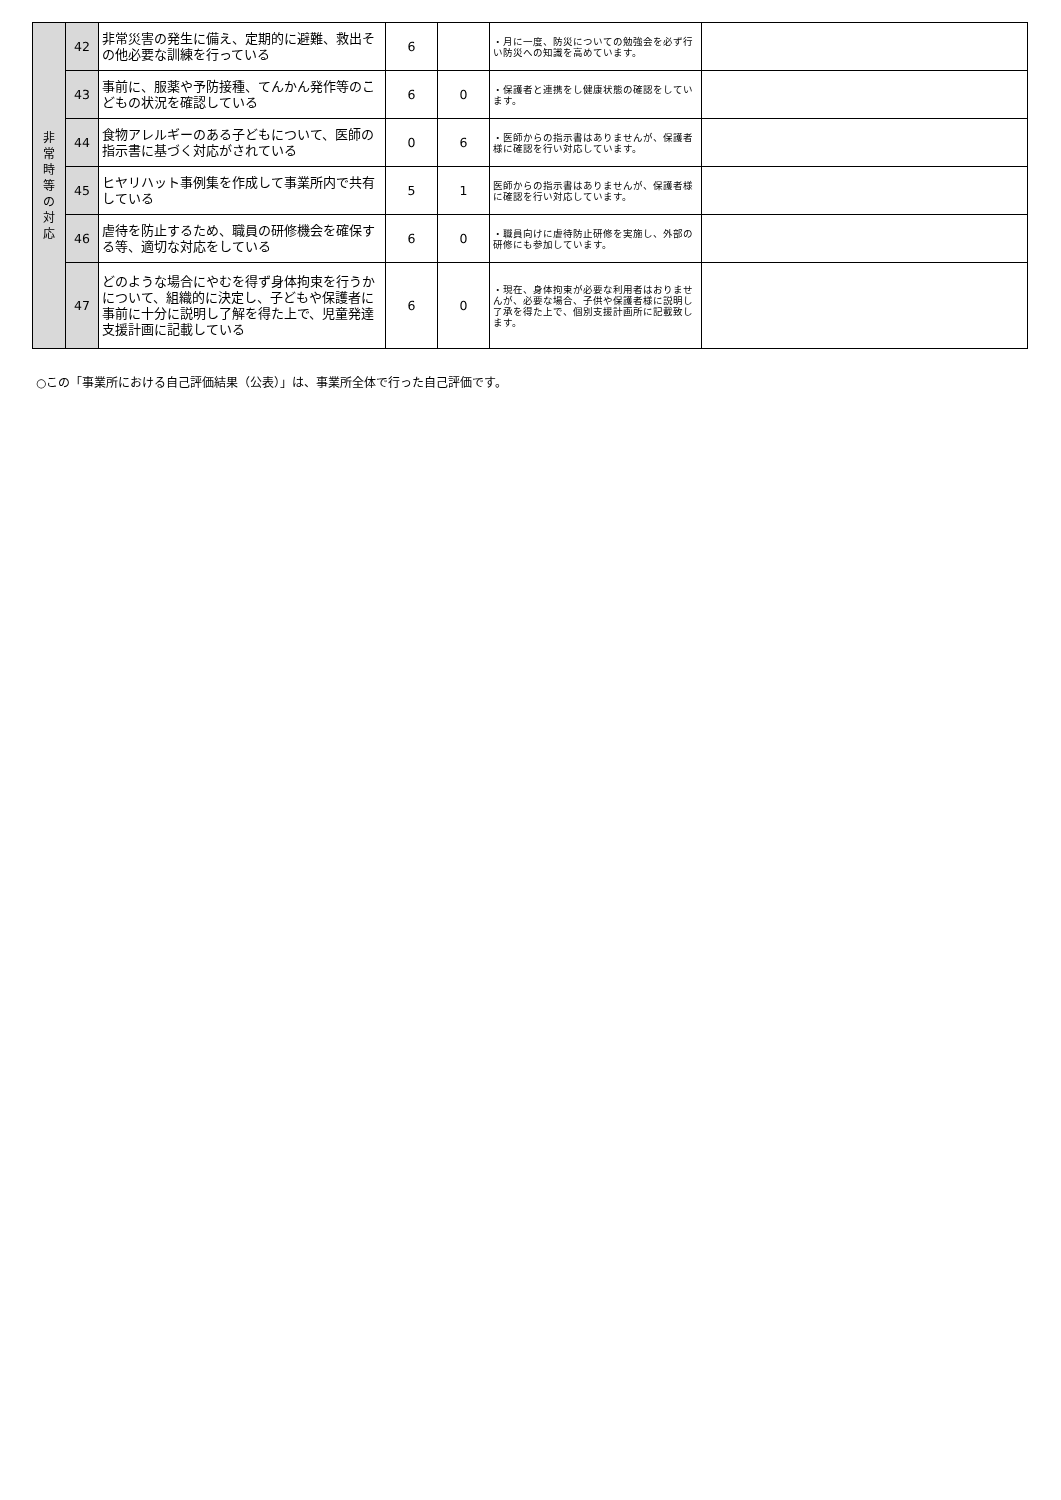| 非 常 時 等 の 対 応 | 42 | 非常災害の発生に備え、定期的に避難、救出その他必要な訓練を行っている | 6 | | ・月に一度、防災についての勉強会を必ず行い防災への知識を高めています。 | |
| | 43 | 事前に、服薬や予防接種、てんかん発作等のこどもの状況を確認している | 6 | 0 | ・保護者と連携をし健康状態の確認をしています。 | |
| | 44 | 食物アレルギーのある子どもについて、医師の指示書に基づく対応がされている | 0 | 6 | ・医師からの指示書はありませんが、保護者様に確認を行い対応しています。 | |
| | 45 | ヒヤリハット事例集を作成して事業所内で共有している | 5 | 1 | 医師からの指示書はありませんが、保護者様に確認を行い対応しています。 | |
| | 46 | 虐待を防止するため、職員の研修機会を確保する等、適切な対応をしている | 6 | 0 | ・職員向けに虐待防止研修を実施し、外部の研修にも参加しています。 | |
| | 47 | どのような場合にやむを得ず身体拘束を行うかについて、組織的に決定し、子どもや保護者に事前に十分に説明し了解を得た上で、児童発達支援計画に記載している | 6 | 0 | ・現在、身体拘束が必要な利用者はおりませんが、必要な場合、子供や保護者様に説明し了承を得た上で、個別支援計画所に記載致します。 | |
○この「事業所における自己評価結果（公表）」は、事業所全体で行った自己評価です。